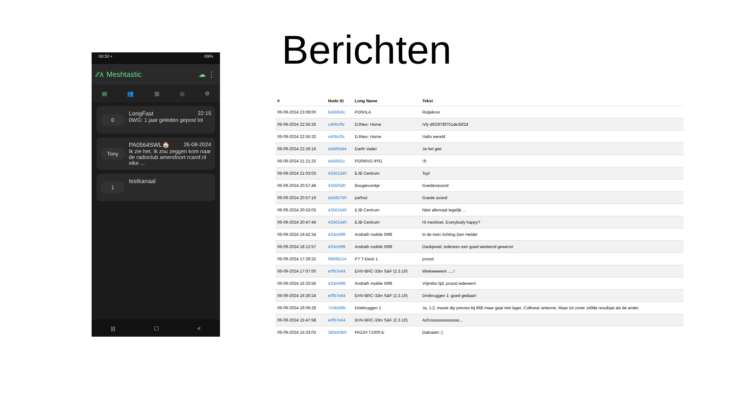08:50 • 89%
⁄⁄∧ Meshtastic ☁ ⋮
▤ 👥 ▥ ◎ ⚙
0
LongFast 22:15
0WG: 1 jaar geleden gepost lol
Tony
PA0564SWL🏠 26-08-2024
Ik zie het. Ik zou zeggen kom naar de radioclub amersfoort rcamf.nl elke ...
1
testkanaal
||| ▢ <
Berichten
| # | Node ID | Long Name | Tekst |
| --- | --- | --- | --- |
| 06-09-2024 23:08:00 | fa666b9c | PD0HLA | Rotjeknor |
| 06-09-2024 22:56:26 | c406c0fc | DJNeo- Home | !vfy d933f78f751de35f2d |
| 06-09-2024 22:55:32 | c406c0fc | DJNeo- Home | Hallo wereld |
| 06-09-2024 22:26:16 | da5855d4 | Darth Vader | Ja het giet |
| 06-09-2024 21:21:25 | da585f1c | PD0WVD IP01 | ⛈ |
| 06-09-2024 21:03:03 | 43561540 | EJB Centrum | Top! |
| 06-09-2024 20:57:48 | 4355f3d0 | Bougievonkje | Goedenavond |
| 06-09-2024 20:57:16 | da585750 | pa0nul | Goede avond |
| 06-09-2024 20:53:03 | 43561540 | EJB Centrum | Niiet allemaal tegelijk ... |
| 06-09-2024 20:47:46 | 43561540 | EJB Centrum | Hi meshnet. Everybody happy? |
| 06-09-2024 19:42:34 | 433e59f8 | Andrath mobile 59f8 | In de trein richting Den Helder |
| 06-09-2024 18:12:57 | 433e59f8 | Andrath mobile 59f8 | Dankjewel, iedereen een goed weekend gewenst |
| 06-09-2024 17:29:32 | 99b9b214 | PT T-Deck 1 | proost |
| 06-09-2024 17:07:00 | e0f57e64 | EHV-BRC-33m S&F (2.3.10) | Wiekeeeeent .....! |
| 06-09-2024 16:33:56 | 433e59f8 | Andrath mobile 59f8 | Vrijmibo tijd, proost iedereen! |
| 06-09-2024 16:30:24 | e0f57e64 | EHV-BRC-33m S&F (2.3.10) | Driebruggen 1: goed gedaan! |
| 06-09-2024 16:06:28 | 7c5b588c | Driebruggen 1 | Ja, 1:2, mooie dip precies bij 868 maar gaat niet lager. Collinear antenne. Maar tot zover zelfde resultaat als de ander. |
| 06-09-2024 15:47:58 | e0f57e64 | EHV-BRC-33m S&F (2.3.10) | Achzoooooooooooo... |
| 06-09-2024 15:33:03 | 380e63b0 | PA3JH T1000-E | Dakraam ;) |